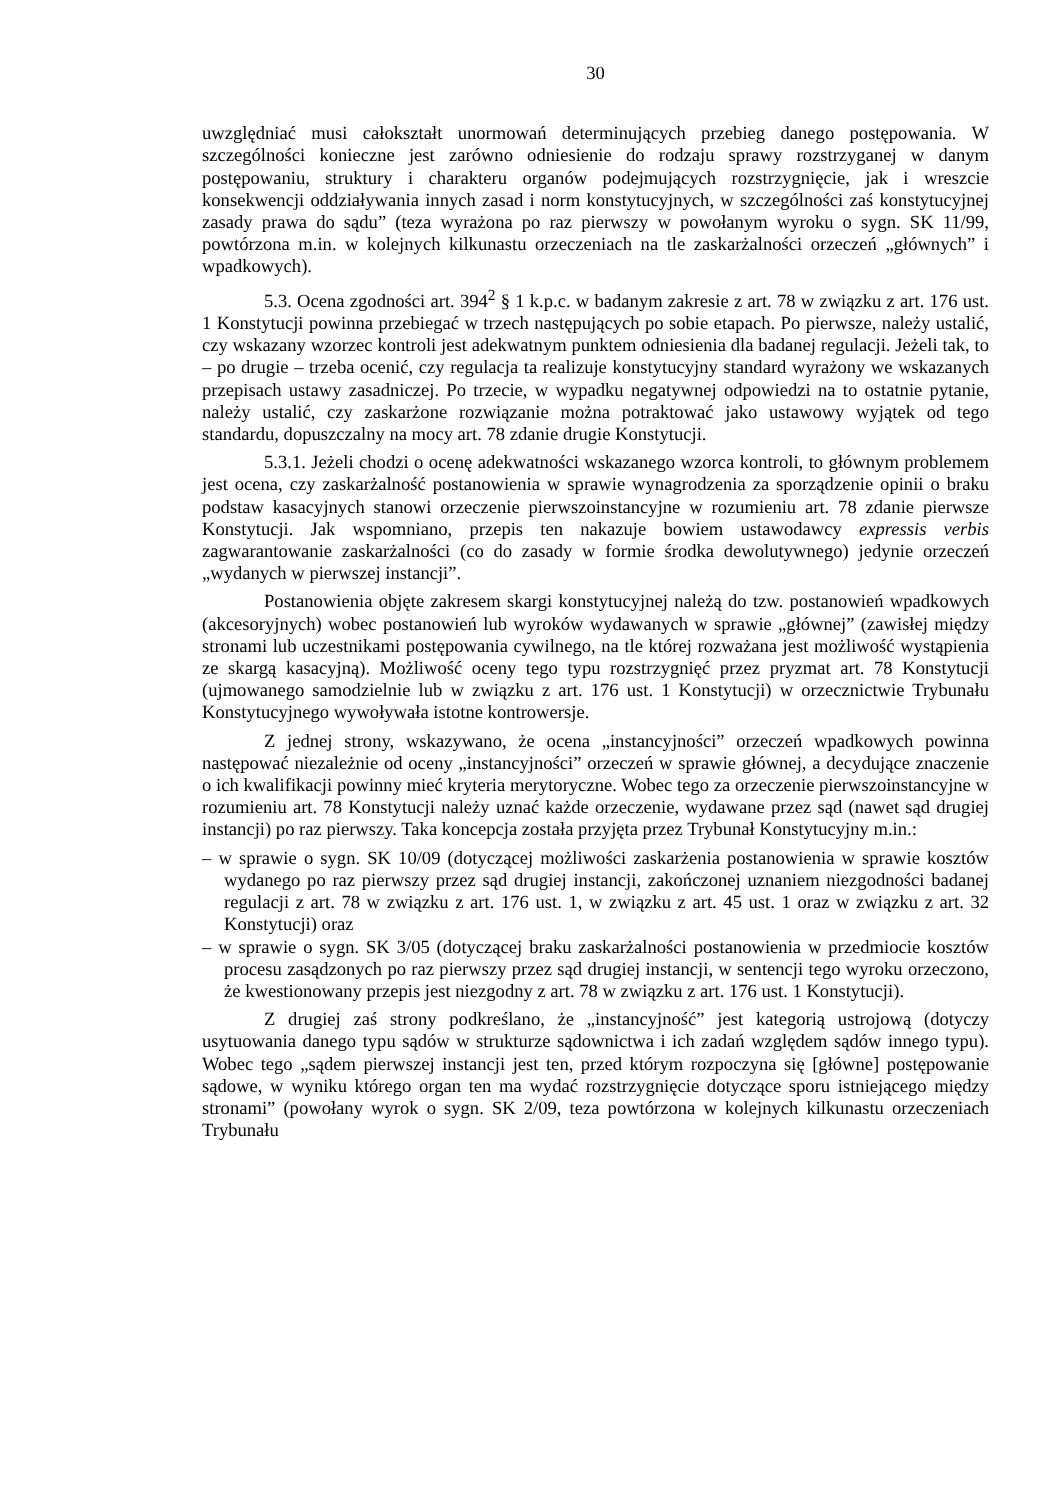30
uwzględniać musi całokształt unormowań determinujących przebieg danego postępowania. W szczególności konieczne jest zarówno odniesienie do rodzaju sprawy rozstrzyganej w danym postępowaniu, struktury i charakteru organów podejmujących rozstrzygnięcie, jak i wreszcie konsekwencji oddziaływania innych zasad i norm konstytucyjnych, w szczególności zaś konstytucyjnej zasady prawa do sądu” (teza wyrażona po raz pierwszy w powołanym wyroku o sygn. SK 11/99, powtórzona m.in. w kolejnych kilkunastu orzeczeniach na tle zaskarżalności orzeczeń „głównych” i wpadkowych).
5.3. Ocena zgodności art. 394<sup>2</sup> § 1 k.p.c. w badanym zakresie z art. 78 w związku z art. 176 ust. 1 Konstytucji powinna przebiegać w trzech następujących po sobie etapach. Po pierwsze, należy ustalić, czy wskazany wzorzec kontroli jest adekwatnym punktem odniesienia dla badanej regulacji. Jeżeli tak, to – po drugie – trzeba ocenić, czy regulacja ta realizuje konstytucyjny standard wyrażony we wskazanych przepisach ustawy zasadniczej. Po trzecie, w wypadku negatywnej odpowiedzi na to ostatnie pytanie, należy ustalić, czy zaskarżone rozwiązanie można potraktować jako ustawowy wyjątek od tego standardu, dopuszczalny na mocy art. 78 zdanie drugie Konstytucji.
5.3.1. Jeżeli chodzi o ocenę adekwatności wskazanego wzorca kontroli, to głównym problemem jest ocena, czy zaskarżalność postanowienia w sprawie wynagrodzenia za sporządzenie opinii o braku podstaw kasacyjnych stanowi orzeczenie pierwszoinstancyjne w rozumieniu art. 78 zdanie pierwsze Konstytucji. Jak wspomniano, przepis ten nakazuje bowiem ustawodawcy expressis verbis zagwarantowanie zaskarżalności (co do zasady w formie środka dewolutywnego) jedynie orzeczeń „wydanych w pierwszej instancji”.
Postanowienia objęte zakresem skargi konstytucyjnej należą do tzw. postanowień wpadkowych (akcesoryjnych) wobec postanowień lub wyroków wydawanych w sprawie „głównej” (zawisłej między stronami lub uczestnikami postępowania cywilnego, na tle której rozważana jest możliwość wystąpienia ze skargą kasacyjną). Możliwość oceny tego typu rozstrzygnięć przez pryzmat art. 78 Konstytucji (ujmowanego samodzielnie lub w związku z art. 176 ust. 1 Konstytucji) w orzecznictwie Trybunału Konstytucyjnego wywoływała istotne kontrowersje.
Z jednej strony, wskazywano, że ocena „instancyjności” orzeczeń wpadkowych powinna następować niezależnie od oceny „instancyjności” orzeczeń w sprawie głównej, a decydujące znaczenie o ich kwalifikacji powinny mieć kryteria merytoryczne. Wobec tego za orzeczenie pierwszoinstancyjne w rozumieniu art. 78 Konstytucji należy uznać każde orzeczenie, wydawane przez sąd (nawet sąd drugiej instancji) po raz pierwszy. Taka koncepcja została przyjęta przez Trybunał Konstytucyjny m.in.:
– w sprawie o sygn. SK 10/09 (dotyczącej możliwości zaskarżenia postanowienia w sprawie kosztów wydanego po raz pierwszy przez sąd drugiej instancji, zakończonej uznaniem niezgodności badanej regulacji z art. 78 w związku z art. 176 ust. 1, w związku z art. 45 ust. 1 oraz w związku z art. 32 Konstytucji) oraz
– w sprawie o sygn. SK 3/05 (dotyczącej braku zaskarżalności postanowienia w przedmiocie kosztów procesu zasądzonych po raz pierwszy przez sąd drugiej instancji, w sentencji tego wyroku orzeczono, że kwestionowany przepis jest niezgodny z art. 78 w związku z art. 176 ust. 1 Konstytucji).
Z drugiej zaś strony podkreślano, że „instancyjność” jest kategorią ustrojową (dotyczy usytuowania danego typu sądów w strukturze sądownictwa i ich zadań względem sądów innego typu). Wobec tego „sądem pierwszej instancji jest ten, przed którym rozpoczyna się [główne] postępowanie sądowe, w wyniku którego organ ten ma wydać rozstrzygnięcie dotyczące sporu istniejącego między stronami” (powołany wyrok o sygn. SK 2/09, teza powtórzona w kolejnych kilkunastu orzeczeniach Trybunału